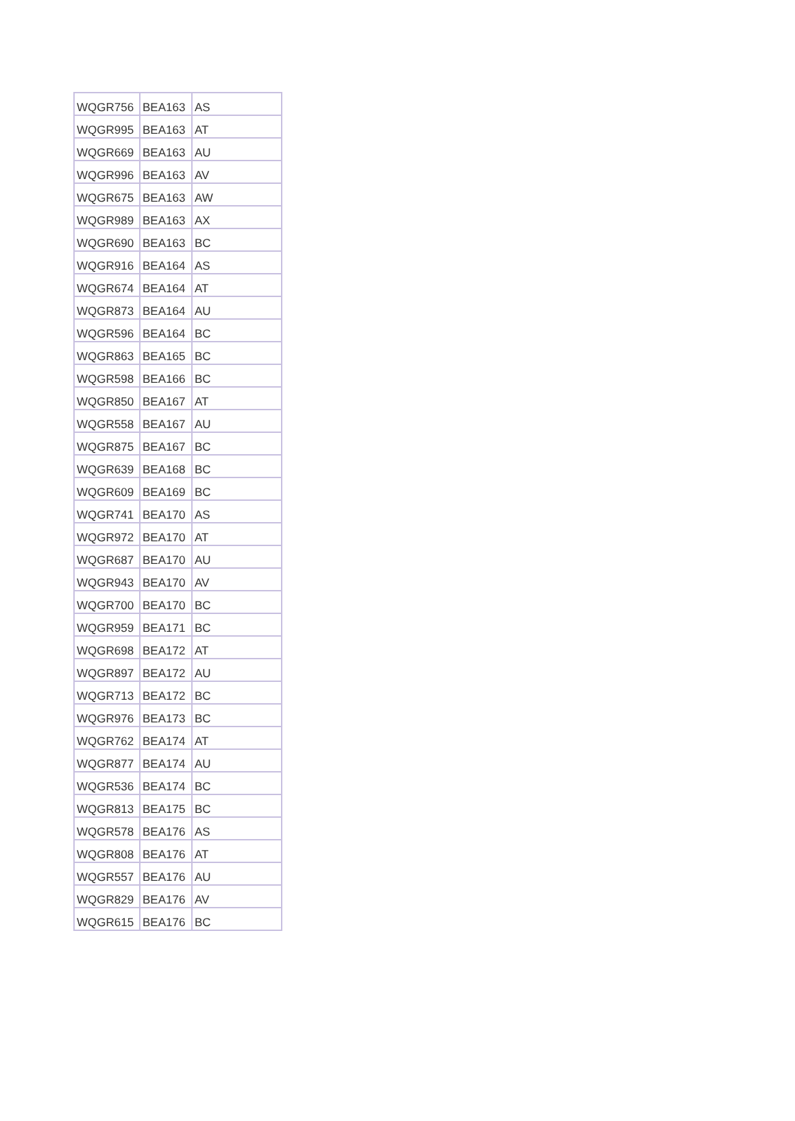| WQGR756 | BEA163 | AS |
| WQGR995 | BEA163 | AT |
| WQGR669 | BEA163 | AU |
| WQGR996 | BEA163 | AV |
| WQGR675 | BEA163 | AW |
| WQGR989 | BEA163 | AX |
| WQGR690 | BEA163 | BC |
| WQGR916 | BEA164 | AS |
| WQGR674 | BEA164 | AT |
| WQGR873 | BEA164 | AU |
| WQGR596 | BEA164 | BC |
| WQGR863 | BEA165 | BC |
| WQGR598 | BEA166 | BC |
| WQGR850 | BEA167 | AT |
| WQGR558 | BEA167 | AU |
| WQGR875 | BEA167 | BC |
| WQGR639 | BEA168 | BC |
| WQGR609 | BEA169 | BC |
| WQGR741 | BEA170 | AS |
| WQGR972 | BEA170 | AT |
| WQGR687 | BEA170 | AU |
| WQGR943 | BEA170 | AV |
| WQGR700 | BEA170 | BC |
| WQGR959 | BEA171 | BC |
| WQGR698 | BEA172 | AT |
| WQGR897 | BEA172 | AU |
| WQGR713 | BEA172 | BC |
| WQGR976 | BEA173 | BC |
| WQGR762 | BEA174 | AT |
| WQGR877 | BEA174 | AU |
| WQGR536 | BEA174 | BC |
| WQGR813 | BEA175 | BC |
| WQGR578 | BEA176 | AS |
| WQGR808 | BEA176 | AT |
| WQGR557 | BEA176 | AU |
| WQGR829 | BEA176 | AV |
| WQGR615 | BEA176 | BC |